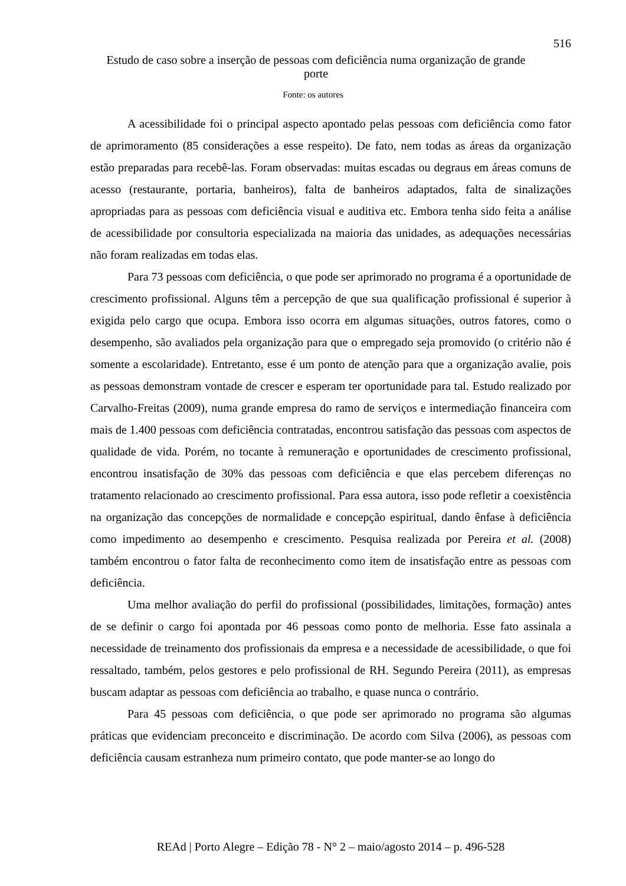516
Estudo de caso sobre a inserção de pessoas com deficiência numa organização de grande porte
Fonte: os autores
A acessibilidade foi o principal aspecto apontado pelas pessoas com deficiência como fator de aprimoramento (85 considerações a esse respeito). De fato, nem todas as áreas da organização estão preparadas para recebê-las. Foram observadas: muitas escadas ou degraus em áreas comuns de acesso (restaurante, portaria, banheiros), falta de banheiros adaptados, falta de sinalizações apropriadas para as pessoas com deficiência visual e auditiva etc. Embora tenha sido feita a análise de acessibilidade por consultoria especializada na maioria das unidades, as adequações necessárias não foram realizadas em todas elas.
Para 73 pessoas com deficiência, o que pode ser aprimorado no programa é a oportunidade de crescimento profissional. Alguns têm a percepção de que sua qualificação profissional é superior à exigida pelo cargo que ocupa. Embora isso ocorra em algumas situações, outros fatores, como o desempenho, são avaliados pela organização para que o empregado seja promovido (o critério não é somente a escolaridade). Entretanto, esse é um ponto de atenção para que a organização avalie, pois as pessoas demonstram vontade de crescer e esperam ter oportunidade para tal. Estudo realizado por Carvalho-Freitas (2009), numa grande empresa do ramo de serviços e intermediação financeira com mais de 1.400 pessoas com deficiência contratadas, encontrou satisfação das pessoas com aspectos de qualidade de vida. Porém, no tocante à remuneração e oportunidades de crescimento profissional, encontrou insatisfação de 30% das pessoas com deficiência e que elas percebem diferenças no tratamento relacionado ao crescimento profissional. Para essa autora, isso pode refletir a coexistência na organização das concepções de normalidade e concepção espiritual, dando ênfase à deficiência como impedimento ao desempenho e crescimento. Pesquisa realizada por Pereira et al. (2008) também encontrou o fator falta de reconhecimento como item de insatisfação entre as pessoas com deficiência.
Uma melhor avaliação do perfil do profissional (possibilidades, limitações, formação) antes de se definir o cargo foi apontada por 46 pessoas como ponto de melhoria. Esse fato assinala a necessidade de treinamento dos profissionais da empresa e a necessidade de acessibilidade, o que foi ressaltado, também, pelos gestores e pelo profissional de RH. Segundo Pereira (2011), as empresas buscam adaptar as pessoas com deficiência ao trabalho, e quase nunca o contrário.
Para 45 pessoas com deficiência, o que pode ser aprimorado no programa são algumas práticas que evidenciam preconceito e discriminação. De acordo com Silva (2006), as pessoas com deficiência causam estranheza num primeiro contato, que pode manter-se ao longo do
REAd | Porto Alegre – Edição 78 - N° 2 – maio/agosto 2014 – p. 496-528